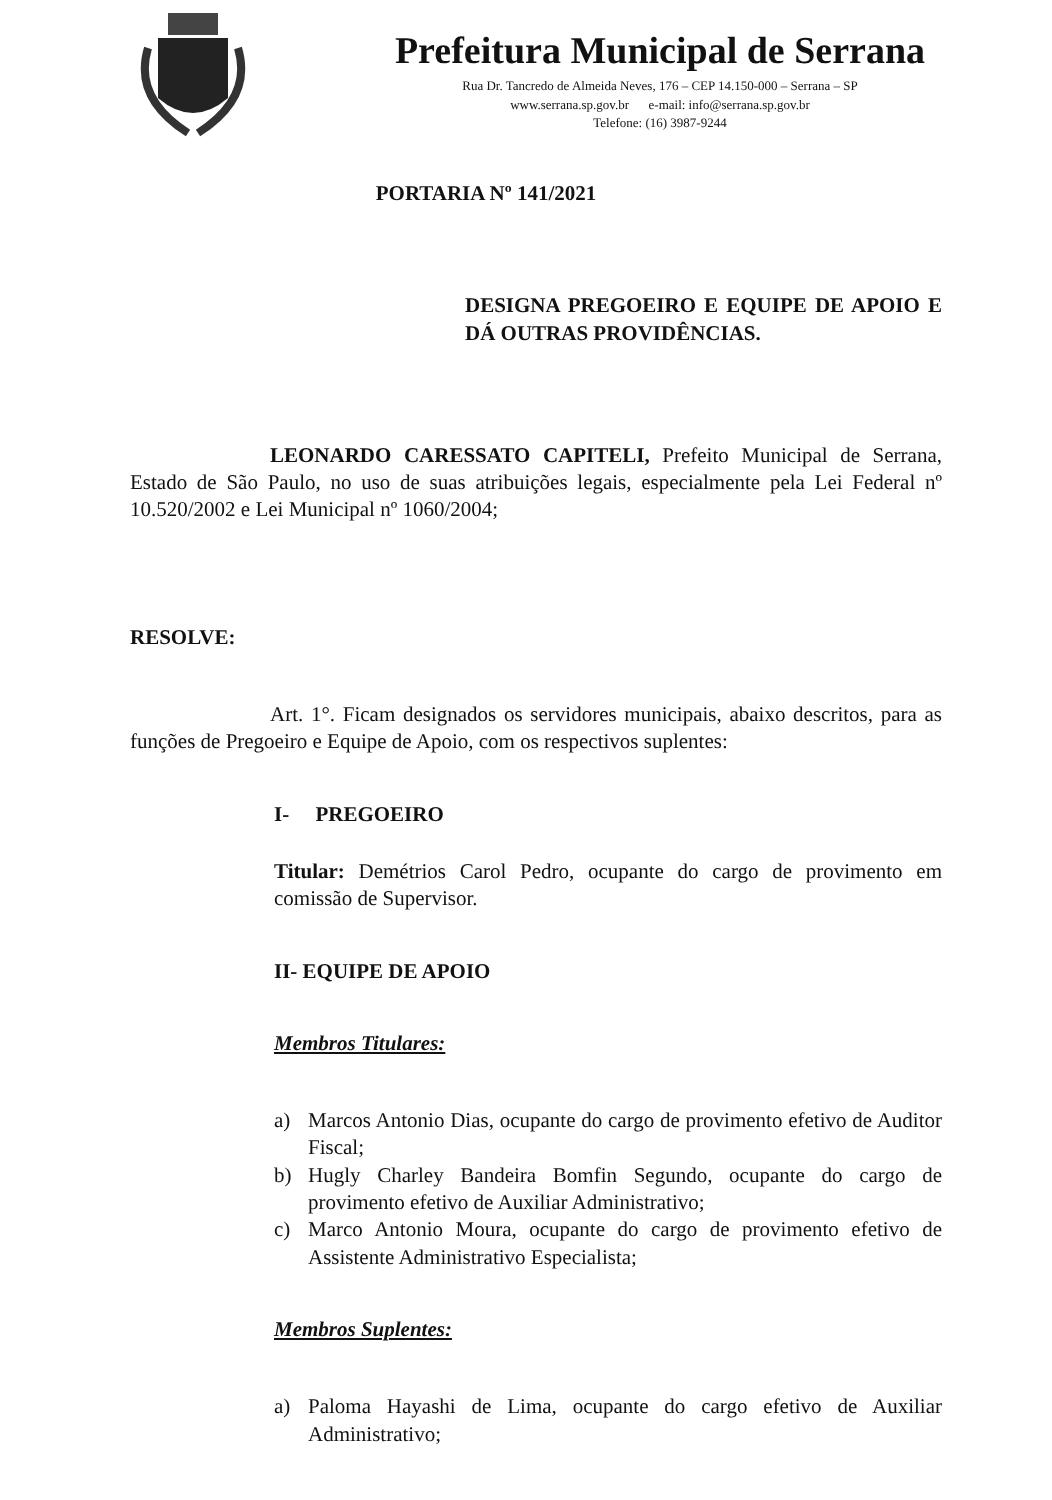Prefeitura Municipal de Serrana
Rua Dr. Tancredo de Almeida Neves, 176 – CEP 14.150-000 – Serrana – SP
www.serrana.sp.gov.br e-mail: info@serrana.sp.gov.br
Telefone: (16) 3987-9244
PORTARIA Nº 141/2021
DESIGNA PREGOEIRO E EQUIPE DE APOIO E DÁ OUTRAS PROVIDÊNCIAS.
LEONARDO CARESSATO CAPITELI, Prefeito Municipal de Serrana, Estado de São Paulo, no uso de suas atribuições legais, especialmente pela Lei Federal nº 10.520/2002 e Lei Municipal nº 1060/2004;
RESOLVE:
Art. 1°. Ficam designados os servidores municipais, abaixo descritos, para as funções de Pregoeiro e Equipe de Apoio, com os respectivos suplentes:
I- PREGOEIRO
Titular: Demétrios Carol Pedro, ocupante do cargo de provimento em comissão de Supervisor.
II- EQUIPE DE APOIO
Membros Titulares:
a) Marcos Antonio Dias, ocupante do cargo de provimento efetivo de Auditor Fiscal;
b) Hugly Charley Bandeira Bomfin Segundo, ocupante do cargo de provimento efetivo de Auxiliar Administrativo;
c) Marco Antonio Moura, ocupante do cargo de provimento efetivo de Assistente Administrativo Especialista;
Membros Suplentes:
a) Paloma Hayashi de Lima, ocupante do cargo efetivo de Auxiliar Administrativo;